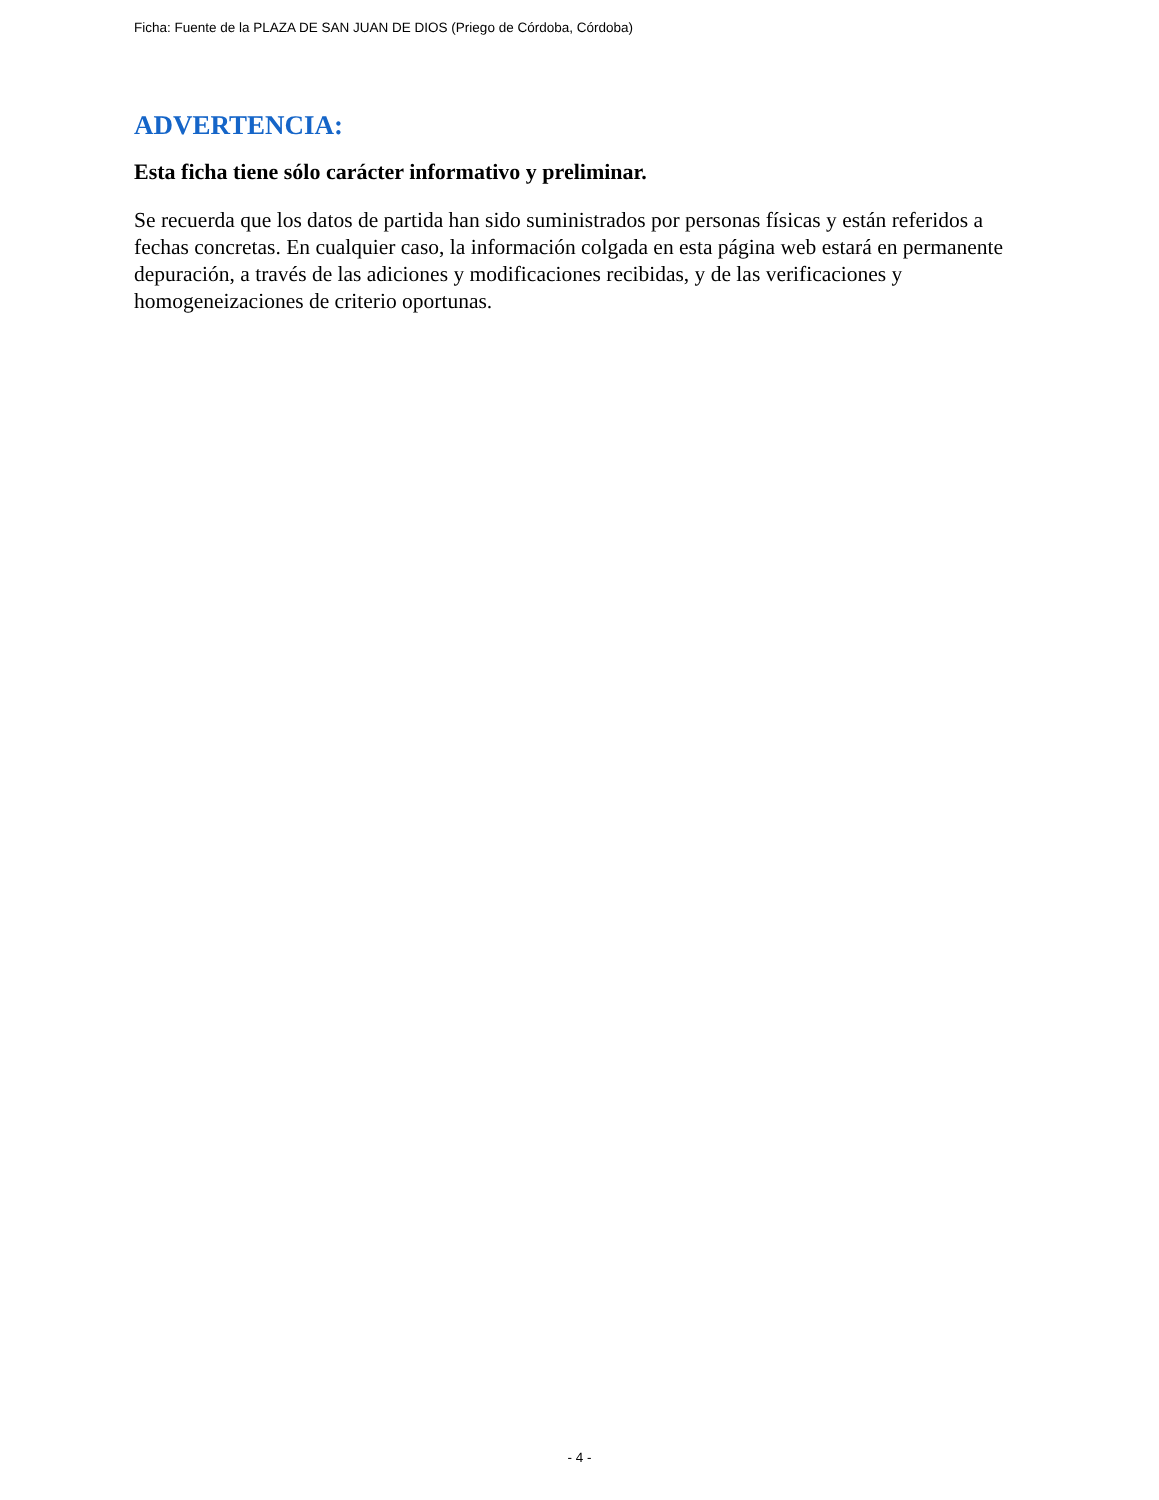Ficha: Fuente de la PLAZA DE SAN JUAN DE DIOS (Priego de Córdoba, Córdoba)
ADVERTENCIA:
Esta ficha tiene sólo carácter informativo y preliminar.
Se recuerda que los datos de partida han sido suministrados por personas físicas y están referidos a fechas concretas. En cualquier caso, la información colgada en esta página web estará en permanente depuración, a través de las adiciones y modificaciones recibidas, y de las verificaciones y homogeneizaciones de criterio oportunas.
- 4 -